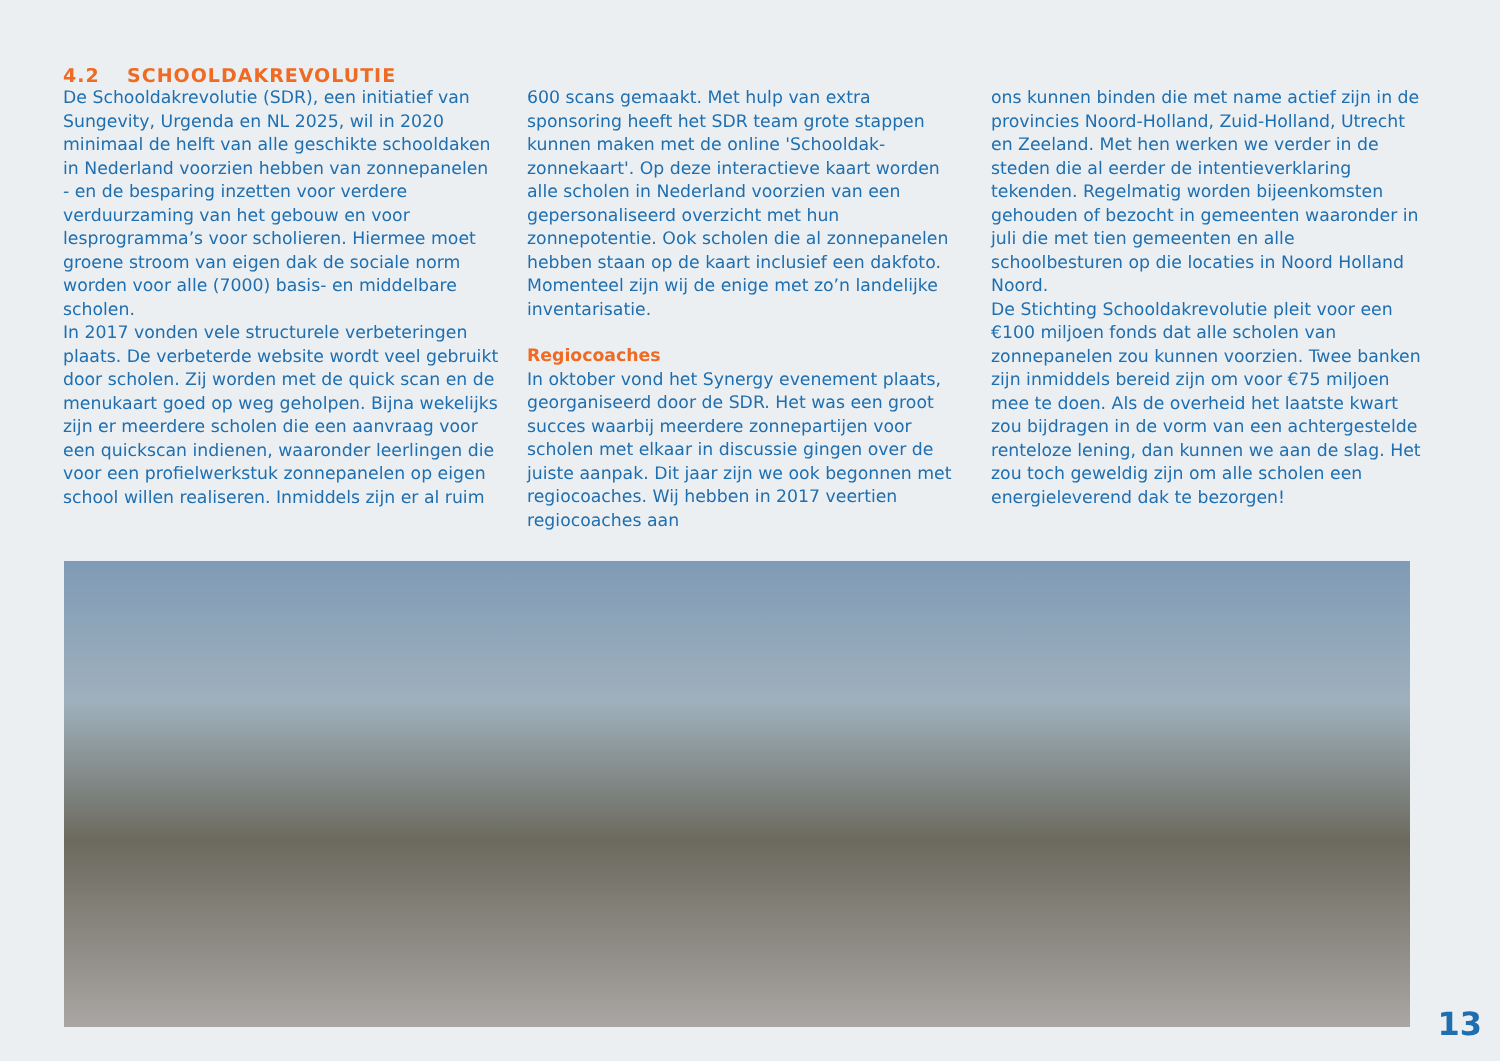4.2 SCHOOLDAKREVOLUTIE
De Schooldakrevolutie (SDR), een initiatief van Sungevity, Urgenda en NL 2025, wil in 2020 minimaal de helft van alle geschikte schooldaken in Nederland voorzien hebben van zonnepanelen - en de besparing inzetten voor verdere verduurzaming van het gebouw en voor lesprogramma’s voor scholieren. Hiermee moet groene stroom van eigen dak de sociale norm worden voor alle (7000) basis- en middelbare scholen.
In 2017 vonden vele structurele verbeteringen plaats. De verbeterde website wordt veel gebruikt door scholen. Zij worden met de quick scan en de menukaart goed op weg geholpen. Bijna wekelijks zijn er meerdere scholen die een aanvraag voor een quickscan indienen, waaronder leerlingen die voor een profielwerkstuk zonnepanelen op eigen school willen realiseren. Inmiddels zijn er al ruim
600 scans gemaakt. Met hulp van extra sponsoring heeft het SDR team grote stappen kunnen maken met de online 'Schooldak-zonnekaart'. Op deze interactieve kaart worden alle scholen in Nederland voorzien van een gepersonaliseerd overzicht met hun zonnepotentie. Ook scholen die al zonnepanelen hebben staan op de kaart inclusief een dakfoto. Momenteel zijn wij de enige met zo’n landelijke inventarisatie.
Regiocoaches
In oktober vond het Synergy evenement plaats, georganiseerd door de SDR. Het was een groot succes waarbij meerdere zonnepartijen voor scholen met elkaar in discussie gingen over de juiste aanpak. Dit jaar zijn we ook begonnen met regiocoaches. Wij hebben in 2017 veertien regiocoaches aan
ons kunnen binden die met name actief zijn in de provincies Noord-Holland, Zuid-Holland, Utrecht en Zeeland. Met hen werken we verder in de steden die al eerder de intentieverklaring tekenden. Regelmatig worden bijeenkomsten gehouden of bezocht in gemeenten waaronder in juli die met tien gemeenten en alle schoolbesturen op die locaties in Noord Holland Noord.
De Stichting Schooldakrevolutie pleit voor een €100 miljoen fonds dat alle scholen van zonnepanelen zou kunnen voorzien. Twee banken zijn inmiddels bereid zijn om voor €75 miljoen mee te doen. Als de overheid het laatste kwart zou bijdragen in de vorm van een achtergestelde renteloze lening, dan kunnen we aan de slag. Het zou toch geweldig zijn om alle scholen een energieleverend dak te bezorgen!
13